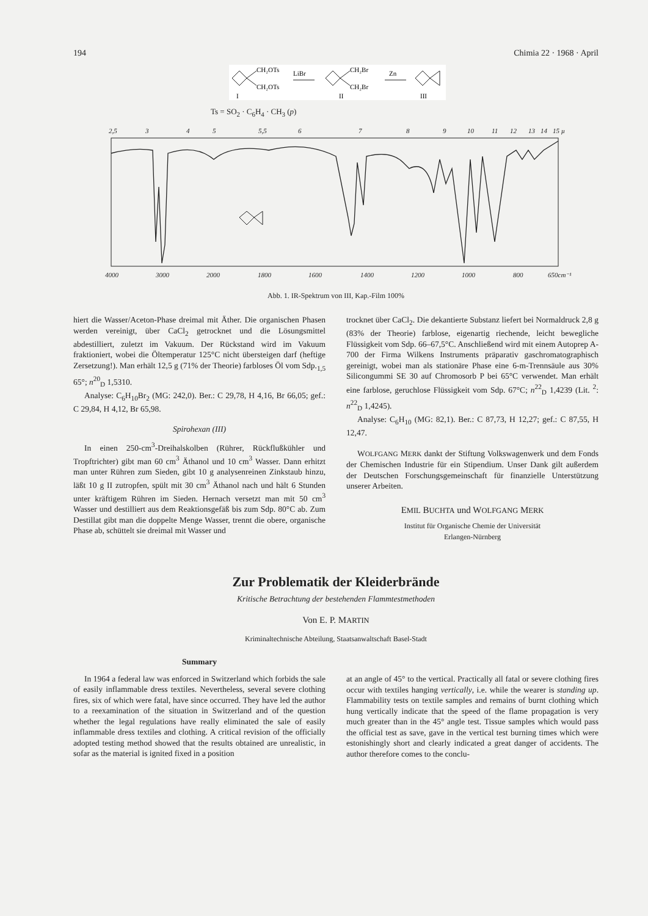194 Chimia 22 · 1968 · April
CH₂OTs
CH₂OTs
LiBr
CH₂Br
CH₂Br
Zn
I
II
III
Ts = SO<sub>2</sub> · C<sub>6</sub>H<sub>4</sub> · CH<sub>3</sub> (p)
2,5
3
4
5
5,5
6
7
8
9
10
11
12
13
14
15 µ
4000
3000
2000
1800
1600
1400
1200
1000
800
650cm⁻¹
Abb. 1. IR-Spektrum von III, Kap.-Film 100%
hiert die Wasser/Aceton-Phase dreimal mit Äther. Die organischen Phasen werden vereinigt, über CaCl<sub>2</sub> getrocknet und die Lösungsmittel abdestilliert, zuletzt im Vakuum. Der Rückstand wird im Vakuum fraktioniert, wobei die Öltemperatur 125°C nicht übersteigen darf (heftige Zersetzung!). Man erhält 12,5 g (71% der Theorie) farbloses Öl vom Sdp.<sub>1,5</sub> 65°; n<sup>20</sup><sub>D</sub> 1,5310.
Analyse: C<sub>6</sub>H<sub>10</sub>Br<sub>2</sub> (MG: 242,0). Ber.: C 29,78, H 4,16, Br 66,05; gef.: C 29,84, H 4,12, Br 65,98.
Spirohexan (III)
In einen 250-cm<sup>3</sup>-Dreihalskolben (Rührer, Rückflußkühler und Tropftrichter) gibt man 60 cm<sup>3</sup> Äthanol und 10 cm<sup>3</sup> Wasser. Dann erhitzt man unter Rühren zum Sieden, gibt 10 g analysenreinen Zinkstaub hinzu, läßt 10 g II zutropfen, spült mit 30 cm<sup>3</sup> Äthanol nach und hält 6 Stunden unter kräftigem Rühren im Sieden. Hernach versetzt man mit 50 cm<sup>3</sup> Wasser und destilliert aus dem Reaktionsgefäß bis zum Sdp. 80°C ab. Zum Destillat gibt man die doppelte Menge Wasser, trennt die obere, organische Phase ab, schüttelt sie dreimal mit Wasser und
trocknet über CaCl<sub>2</sub>. Die dekantierte Substanz liefert bei Normaldruck 2,8 g (83% der Theorie) farblose, eigenartig riechende, leicht bewegliche Flüssigkeit vom Sdp. 66–67,5°C. Anschließend wird mit einem Autoprep A-700 der Firma Wilkens Instruments präparativ gaschromatographisch gereinigt, wobei man als stationäre Phase eine 6-m-Trennsäule aus 30% Silicongummi SE 30 auf Chromosorb P bei 65°C verwendet. Man erhält eine farblose, geruchlose Flüssigkeit vom Sdp. 67°C; n<sup>22</sup><sub>D</sub> 1,4239 (Lit. <sup>2</sup>: n<sup>22</sup><sub>D</sub> 1,4245).
Analyse: C<sub>6</sub>H<sub>10</sub> (MG: 82,1). Ber.: C 87,73, H 12,27; gef.: C 87,55, H 12,47.
WOLFGANG MERK dankt der Stiftung Volkswagenwerk und dem Fonds der Chemischen Industrie für ein Stipendium. Unser Dank gilt außerdem der Deutschen Forschungsgemeinschaft für finanzielle Unterstützung unserer Arbeiten.
EMIL BUCHTA und WOLFGANG MERK
Institut für Organische Chemie der Universität
Erlangen-Nürnberg
Zur Problematik der Kleiderbrände
Kritische Betrachtung der bestehenden Flammtestmethoden
Von E. P. MARTIN
Kriminaltechnische Abteilung, Staatsanwaltschaft Basel-Stadt
Summary
In 1964 a federal law was enforced in Switzerland which forbids the sale of easily inflammable dress textiles. Nevertheless, several severe clothing fires, six of which were fatal, have since occurred. They have led the author to a reexamination of the situation in Switzerland and of the question whether the legal regulations have really eliminated the sale of easily inflammable dress textiles and clothing. A critical revision of the officially adopted testing method showed that the results obtained are unrealistic, in sofar as the material is ignited fixed in a position
at an angle of 45° to the vertical. Practically all fatal or severe clothing fires occur with textiles hanging vertically, i.e. while the wearer is standing up. Flammability tests on textile samples and remains of burnt clothing which hung vertically indicate that the speed of the flame propagation is very much greater than in the 45° angle test. Tissue samples which would pass the official test as save, gave in the vertical test burning times which were estonishingly short and clearly indicated a great danger of accidents. The author therefore comes to the conclu-